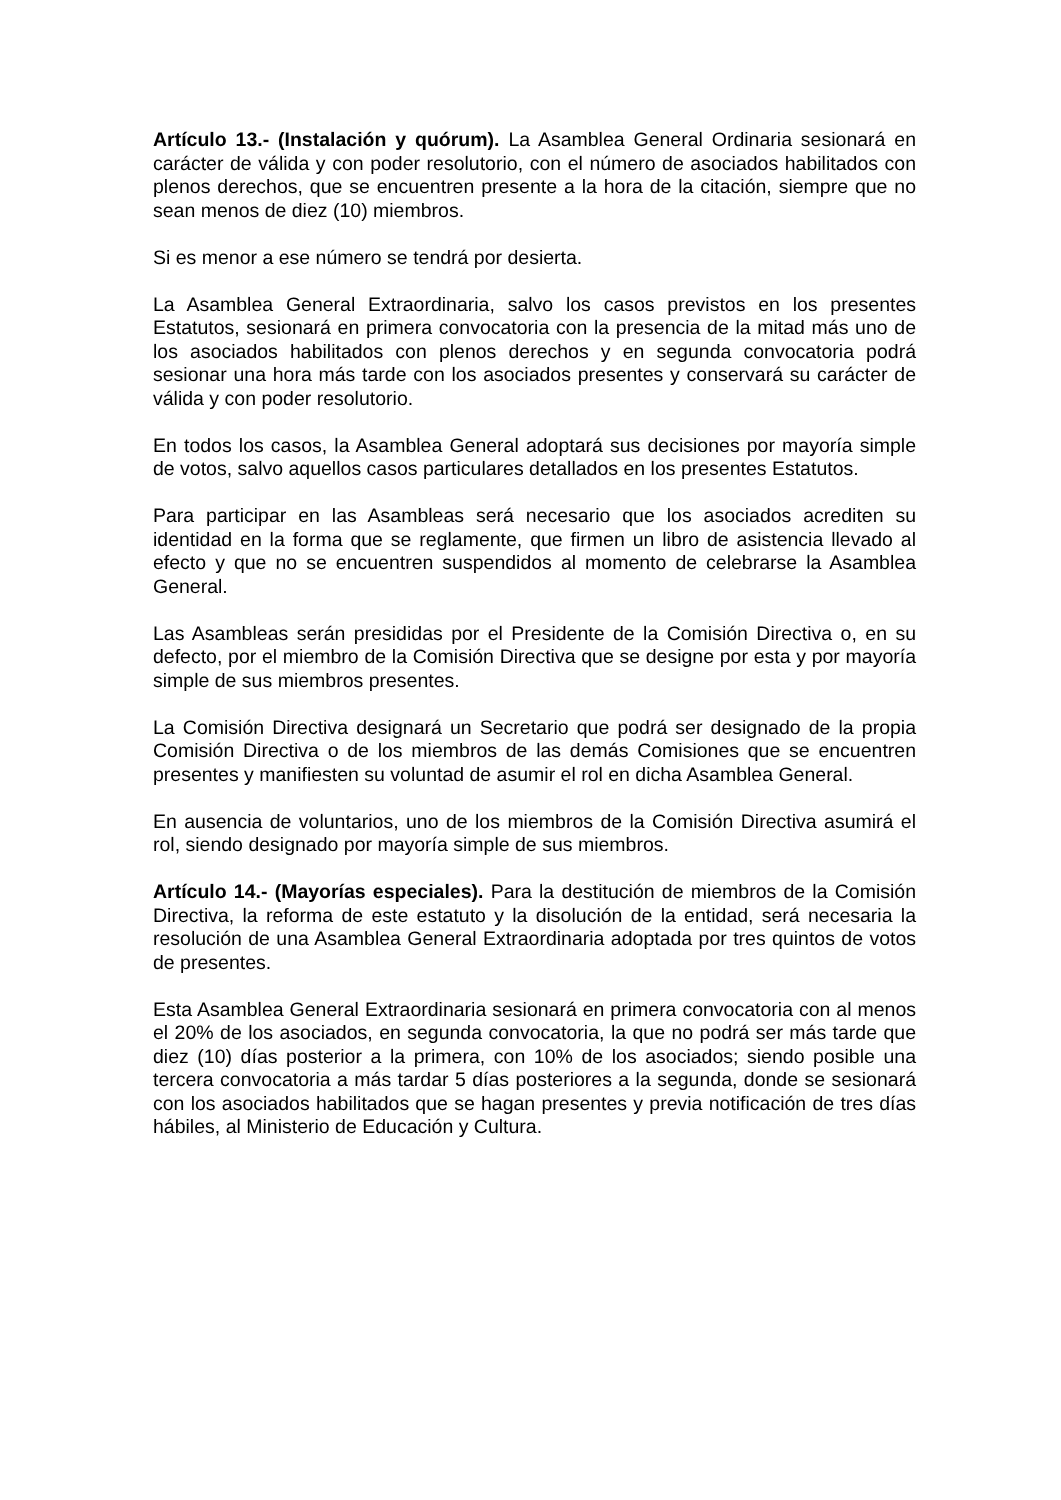Artículo 13.- (Instalación y quórum). La Asamblea General Ordinaria sesionará en carácter de válida y con poder resolutorio, con el número de asociados habilitados con plenos derechos, que se encuentren presente a la hora de la citación, siempre que no sean menos de diez (10) miembros.
Si es menor a ese número se tendrá por desierta.
La Asamblea General Extraordinaria, salvo los casos previstos en los presentes Estatutos, sesionará en primera convocatoria con la presencia de la mitad más uno de los asociados habilitados con plenos derechos y en segunda convocatoria podrá sesionar una hora más tarde con los asociados presentes y conservará su carácter de válida y con poder resolutorio.
En todos los casos, la Asamblea General adoptará sus decisiones por mayoría simple de votos, salvo aquellos casos particulares detallados en los presentes Estatutos.
Para participar en las Asambleas será necesario que los asociados acrediten su identidad en la forma que se reglamente, que firmen un libro de asistencia llevado al efecto y que no se encuentren suspendidos al momento de celebrarse la Asamblea General.
Las Asambleas serán presididas por el Presidente de la Comisión Directiva o, en su defecto, por el miembro de la Comisión Directiva que se designe por esta y por mayoría simple de sus miembros presentes.
La Comisión Directiva designará un Secretario que podrá ser designado de la propia Comisión Directiva o de los miembros de las demás Comisiones que se encuentren presentes y manifiesten su voluntad de asumir el rol en dicha Asamblea General.
En ausencia de voluntarios, uno de los miembros de la Comisión Directiva asumirá el rol, siendo designado por mayoría simple de sus miembros.
Artículo 14.- (Mayorías especiales). Para la destitución de miembros de la Comisión Directiva, la reforma de este estatuto y la disolución de la entidad, será necesaria la resolución de una Asamblea General Extraordinaria adoptada por tres quintos de votos de presentes.
Esta Asamblea General Extraordinaria sesionará en primera convocatoria con al menos el 20% de los asociados, en segunda convocatoria, la que no podrá ser más tarde que diez (10) días posterior a la primera, con 10% de los asociados; siendo posible una tercera convocatoria a más tardar 5 días posteriores a la segunda, donde se sesionará con los asociados habilitados que se hagan presentes y previa notificación de tres días hábiles, al Ministerio de Educación y Cultura.